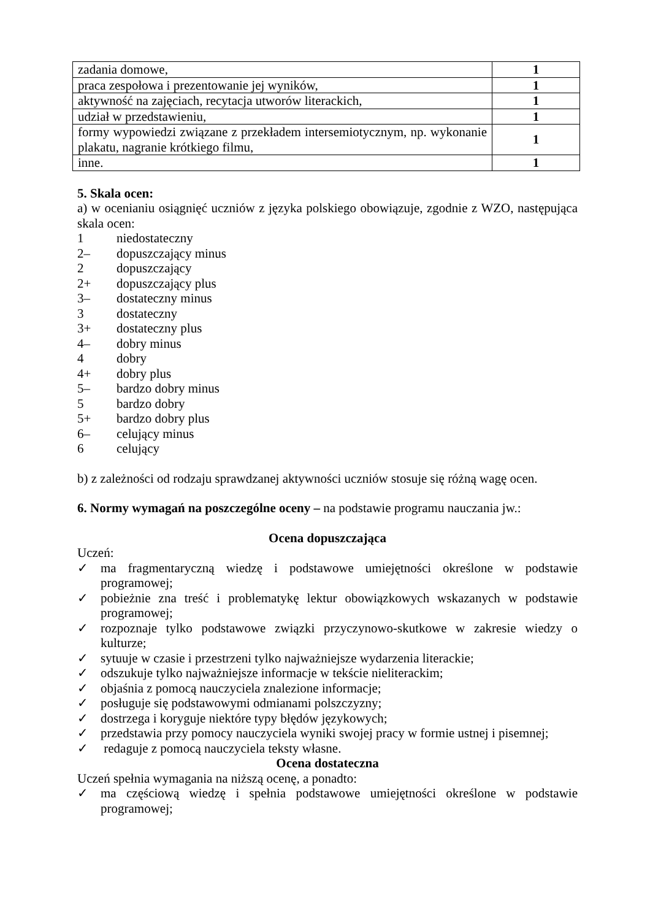| zadania domowe, | 1 |
| praca zespołowa i prezentowanie jej wyników, | 1 |
| aktywność na zajęciach, recytacja utworów literackich, | 1 |
| udział w przedstawieniu, | 1 |
| formy wypowiedzi związane z przekładem intersemiotycznym, np. wykonanie plakatu, nagranie krótkiego filmu, | 1 |
| inne. | 1 |
5. Skala ocen:
a) w ocenianiu osiągnięć uczniów z języka polskiego obowiązuje, zgodnie z WZO, następująca skala ocen:
1 niedostateczny
2– dopuszczający minus
2 dopuszczający
2+ dopuszczający plus
3– dostateczny minus
3 dostateczny
3+ dostateczny plus
4– dobry minus
4 dobry
4+ dobry plus
5– bardzo dobry minus
5 bardzo dobry
5+ bardzo dobry plus
6– celujący minus
6 celujący
b) z zależności od rodzaju sprawdzanej aktywności uczniów stosuje się różną wagę ocen.
6. Normy wymagań na poszczególne oceny – na podstawie programu nauczania jw.:
Ocena dopuszczająca
Uczeń:
✓ ma fragmentaryczną wiedzę i podstawowe umiejętności określone w podstawie programowej;
✓ pobieżnie zna treść i problematykę lektur obowiązkowych wskazanych w podstawie programowej;
✓ rozpoznaje tylko podstawowe związki przyczynowo-skutkowe w zakresie wiedzy o kulturze;
✓ sytuuje w czasie i przestrzeni tylko najważniejsze wydarzenia literackie;
✓ odszukuje tylko najważniejsze informacje w tekście nieliterackim;
✓ objaśnia z pomocą nauczyciela znalezione informacje;
✓ posługuje się podstawowymi odmianami polszczyzny;
✓ dostrzega i koryguje niektóre typy błędów językowych;
✓ przedstawia przy pomocy nauczyciela wyniki swojej pracy w formie ustnej i pisemnej;
✓ redaguje z pomocą nauczyciela teksty własne.
Ocena dostateczna
Uczeń spełnia wymagania na niższą ocenę, a ponadto:
✓ ma częściową wiedzę i spełnia podstawowe umiejętności określone w podstawie programowej;